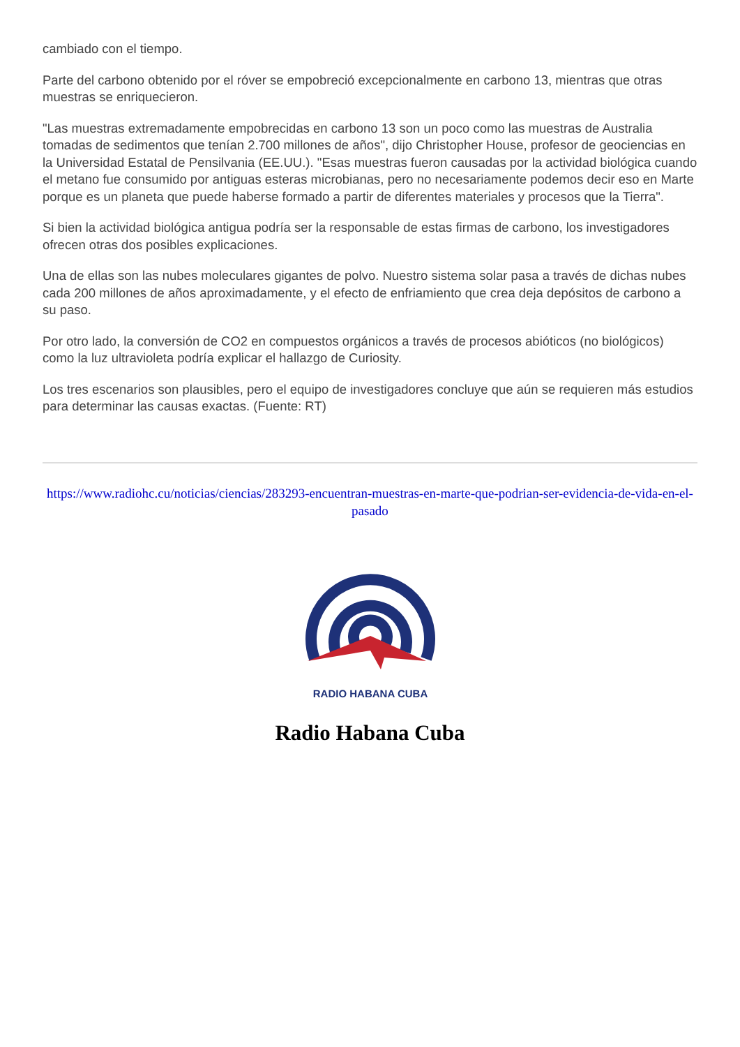cambiado con el tiempo.
Parte del carbono obtenido por el róver se empobreció excepcionalmente en carbono 13, mientras que otras muestras se enriquecieron.
"Las muestras extremadamente empobrecidas en carbono 13 son un poco como las muestras de Australia tomadas de sedimentos que tenían 2.700 millones de años", dijo Christopher House, profesor de geociencias en la Universidad Estatal de Pensilvania (EE.UU.). "Esas muestras fueron causadas por la actividad biológica cuando el metano fue consumido por antiguas esteras microbianas, pero no necesariamente podemos decir eso en Marte porque es un planeta que puede haberse formado a partir de diferentes materiales y procesos que la Tierra".
Si bien la actividad biológica antigua podría ser la responsable de estas firmas de carbono, los investigadores ofrecen otras dos posibles explicaciones.
Una de ellas son las nubes moleculares gigantes de polvo. Nuestro sistema solar pasa a través de dichas nubes cada 200 millones de años aproximadamente, y el efecto de enfriamiento que crea deja depósitos de carbono a su paso.
Por otro lado, la conversión de CO2 en compuestos orgánicos a través de procesos abióticos (no biológicos) como la luz ultravioleta podría explicar el hallazgo de Curiosity.
Los tres escenarios son plausibles, pero el equipo de investigadores concluye que aún se requieren más estudios para determinar las causas exactas. (Fuente: RT)
https://www.radiohc.cu/noticias/ciencias/283293-encuentran-muestras-en-marte-que-podrian-ser-evidencia-de-vida-en-el-pasado
RADIO HABANA CUBA
Radio Habana Cuba